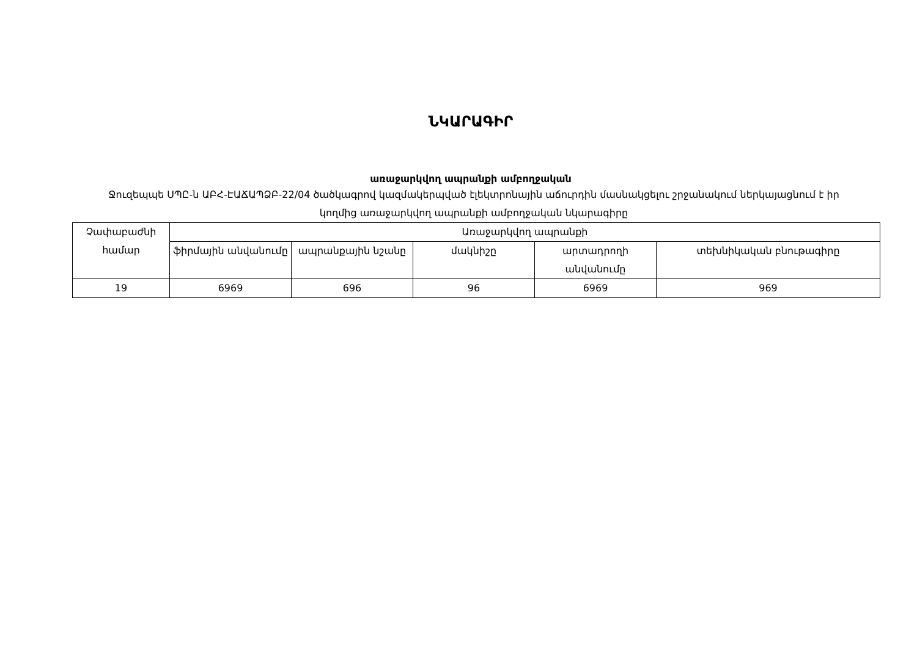ՆԿԱՐԱԳԻՐ
առաջարկվող ապրանքի ամբողջական
Ջուզեպպե ՍՊԸ-ն ԱԲՀ-ԷԱՃԱՊՁԲ-22/04 ծածկագրով կազմակերպված էլեկտրոնային աճուրդին մասնակցելու շրջանակում ներկայացնում է իր կողմից առաջարկվող ապրանքի ամբողջական նկարագիրը
| Չափաբաժնի համար | Առաջարկվող ապրանքի | | | | |
| --- | --- | --- | --- | --- | --- |
| | ֆիրմային անվանումը | ապրանքային նշանը | մակնիշը | արտադրողի անվանումը | տեխնիկական բնութագիրը |
| 19 | 6969 | 696 | 96 | 6969 | 969 |